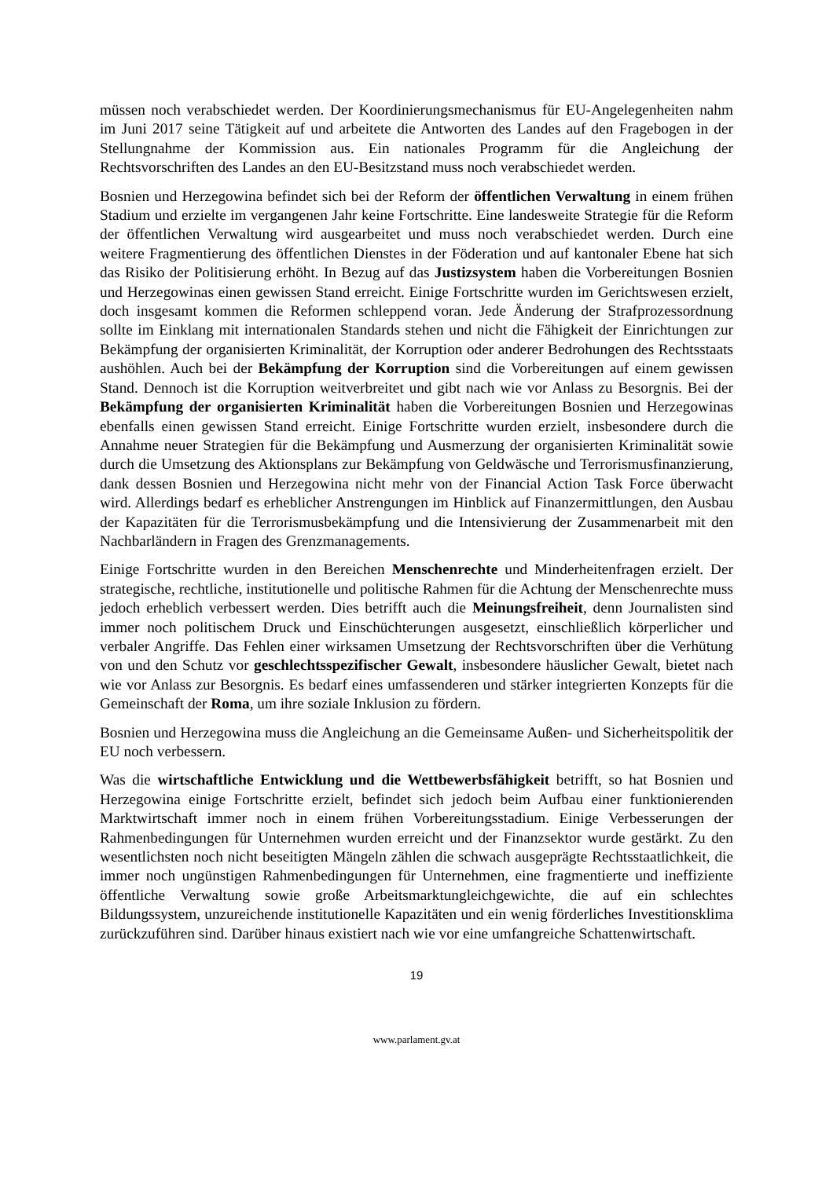müssen noch verabschiedet werden. Der Koordinierungsmechanismus für EU-Angelegenheiten nahm im Juni 2017 seine Tätigkeit auf und arbeitete die Antworten des Landes auf den Fragebogen in der Stellungnahme der Kommission aus. Ein nationales Programm für die Angleichung der Rechtsvorschriften des Landes an den EU-Besitzstand muss noch verabschiedet werden.
Bosnien und Herzegowina befindet sich bei der Reform der öffentlichen Verwaltung in einem frühen Stadium und erzielte im vergangenen Jahr keine Fortschritte. Eine landesweite Strategie für die Reform der öffentlichen Verwaltung wird ausgearbeitet und muss noch verabschiedet werden. Durch eine weitere Fragmentierung des öffentlichen Dienstes in der Föderation und auf kantonaler Ebene hat sich das Risiko der Politisierung erhöht. In Bezug auf das Justizsystem haben die Vorbereitungen Bosnien und Herzegowinas einen gewissen Stand erreicht. Einige Fortschritte wurden im Gerichtswesen erzielt, doch insgesamt kommen die Reformen schleppend voran. Jede Änderung der Strafprozessordnung sollte im Einklang mit internationalen Standards stehen und nicht die Fähigkeit der Einrichtungen zur Bekämpfung der organisierten Kriminalität, der Korruption oder anderer Bedrohungen des Rechtsstaats aushöhlen. Auch bei der Bekämpfung der Korruption sind die Vorbereitungen auf einem gewissen Stand. Dennoch ist die Korruption weitverbreitet und gibt nach wie vor Anlass zu Besorgnis. Bei der Bekämpfung der organisierten Kriminalität haben die Vorbereitungen Bosnien und Herzegowinas ebenfalls einen gewissen Stand erreicht. Einige Fortschritte wurden erzielt, insbesondere durch die Annahme neuer Strategien für die Bekämpfung und Ausmerzung der organisierten Kriminalität sowie durch die Umsetzung des Aktionsplans zur Bekämpfung von Geldwäsche und Terrorismusfinanzierung, dank dessen Bosnien und Herzegowina nicht mehr von der Financial Action Task Force überwacht wird. Allerdings bedarf es erheblicher Anstrengungen im Hinblick auf Finanzermittlungen, den Ausbau der Kapazitäten für die Terrorismusbekämpfung und die Intensivierung der Zusammenarbeit mit den Nachbarländern in Fragen des Grenzmanagements.
Einige Fortschritte wurden in den Bereichen Menschenrechte und Minderheitenfragen erzielt. Der strategische, rechtliche, institutionelle und politische Rahmen für die Achtung der Menschenrechte muss jedoch erheblich verbessert werden. Dies betrifft auch die Meinungsfreiheit, denn Journalisten sind immer noch politischem Druck und Einschüchterungen ausgesetzt, einschließlich körperlicher und verbaler Angriffe. Das Fehlen einer wirksamen Umsetzung der Rechtsvorschriften über die Verhütung von und den Schutz vor geschlechtsspezifischer Gewalt, insbesondere häuslicher Gewalt, bietet nach wie vor Anlass zur Besorgnis. Es bedarf eines umfassenderen und stärker integrierten Konzepts für die Gemeinschaft der Roma, um ihre soziale Inklusion zu fördern.
Bosnien und Herzegowina muss die Angleichung an die Gemeinsame Außen- und Sicherheitspolitik der EU noch verbessern.
Was die wirtschaftliche Entwicklung und die Wettbewerbsfähigkeit betrifft, so hat Bosnien und Herzegowina einige Fortschritte erzielt, befindet sich jedoch beim Aufbau einer funktionierenden Marktwirtschaft immer noch in einem frühen Vorbereitungsstadium. Einige Verbesserungen der Rahmenbedingungen für Unternehmen wurden erreicht und der Finanzsektor wurde gestärkt. Zu den wesentlichsten noch nicht beseitigten Mängeln zählen die schwach ausgeprägte Rechtsstaatlichkeit, die immer noch ungünstigen Rahmenbedingungen für Unternehmen, eine fragmentierte und ineffiziente öffentliche Verwaltung sowie große Arbeitsmarktungleichgewichte, die auf ein schlechtes Bildungssystem, unzureichende institutionelle Kapazitäten und ein wenig förderliches Investitionsklima zurückzuführen sind. Darüber hinaus existiert nach wie vor eine umfangreiche Schattenwirtschaft.
19
www.parlament.gv.at